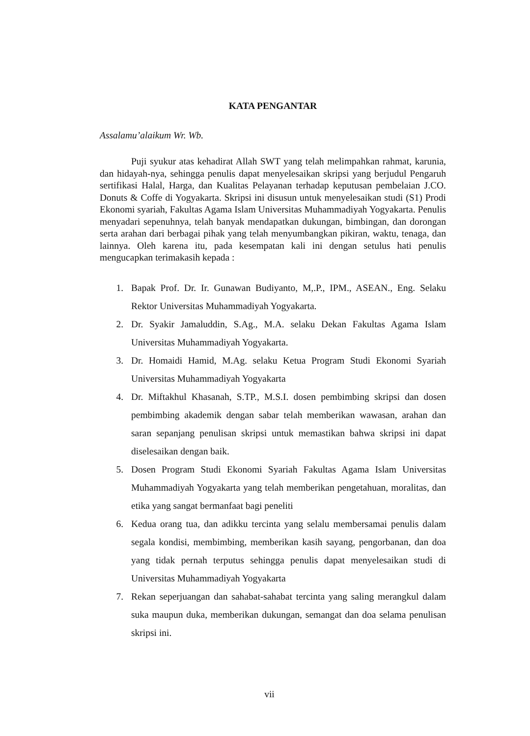KATA PENGANTAR
Assalamu’alaikum Wr. Wb.
Puji syukur atas kehadirat Allah SWT yang telah melimpahkan rahmat, karunia, dan hidayah-nya, sehingga penulis dapat menyelesaikan skripsi yang berjudul Pengaruh sertifikasi Halal, Harga, dan Kualitas Pelayanan terhadap keputusan pembelaian J.CO. Donuts & Coffe di Yogyakarta. Skripsi ini disusun untuk menyelesaikan studi (S1) Prodi Ekonomi syariah, Fakultas Agama Islam Universitas Muhammadiyah Yogyakarta. Penulis menyadari sepenuhnya, telah banyak mendapatkan dukungan, bimbingan, dan dorongan serta arahan dari berbagai pihak yang telah menyumbangkan pikiran, waktu, tenaga, dan lainnya. Oleh karena itu, pada kesempatan kali ini dengan setulus hati penulis mengucapkan terimakasih kepada :
1. Bapak Prof. Dr. Ir. Gunawan Budiyanto, M,.P., IPM., ASEAN., Eng. Selaku Rektor Universitas Muhammadiyah Yogyakarta.
2. Dr. Syakir Jamaluddin, S.Ag., M.A. selaku Dekan Fakultas Agama Islam Universitas Muhammadiyah Yogyakarta.
3. Dr. Homaidi Hamid, M.Ag. selaku Ketua Program Studi Ekonomi Syariah Universitas Muhammadiyah Yogyakarta
4. Dr. Miftakhul Khasanah, S.TP., M.S.I. dosen pembimbing skripsi dan dosen pembimbing akademik dengan sabar telah memberikan wawasan, arahan dan saran sepanjang penulisan skripsi untuk memastikan bahwa skripsi ini dapat diselesaikan dengan baik.
5. Dosen Program Studi Ekonomi Syariah Fakultas Agama Islam Universitas Muhammadiyah Yogyakarta yang telah memberikan pengetahuan, moralitas, dan etika yang sangat bermanfaat bagi peneliti
6. Kedua orang tua, dan adikku tercinta yang selalu membersamai penulis dalam segala kondisi, membimbing, memberikan kasih sayang, pengorbanan, dan doa yang tidak pernah terputus sehingga penulis dapat menyelesaikan studi di Universitas Muhammadiyah Yogyakarta
7. Rekan seperjuangan dan sahabat-sahabat tercinta yang saling merangkul dalam suka maupun duka, memberikan dukungan, semangat dan doa selama penulisan skripsi ini.
vii